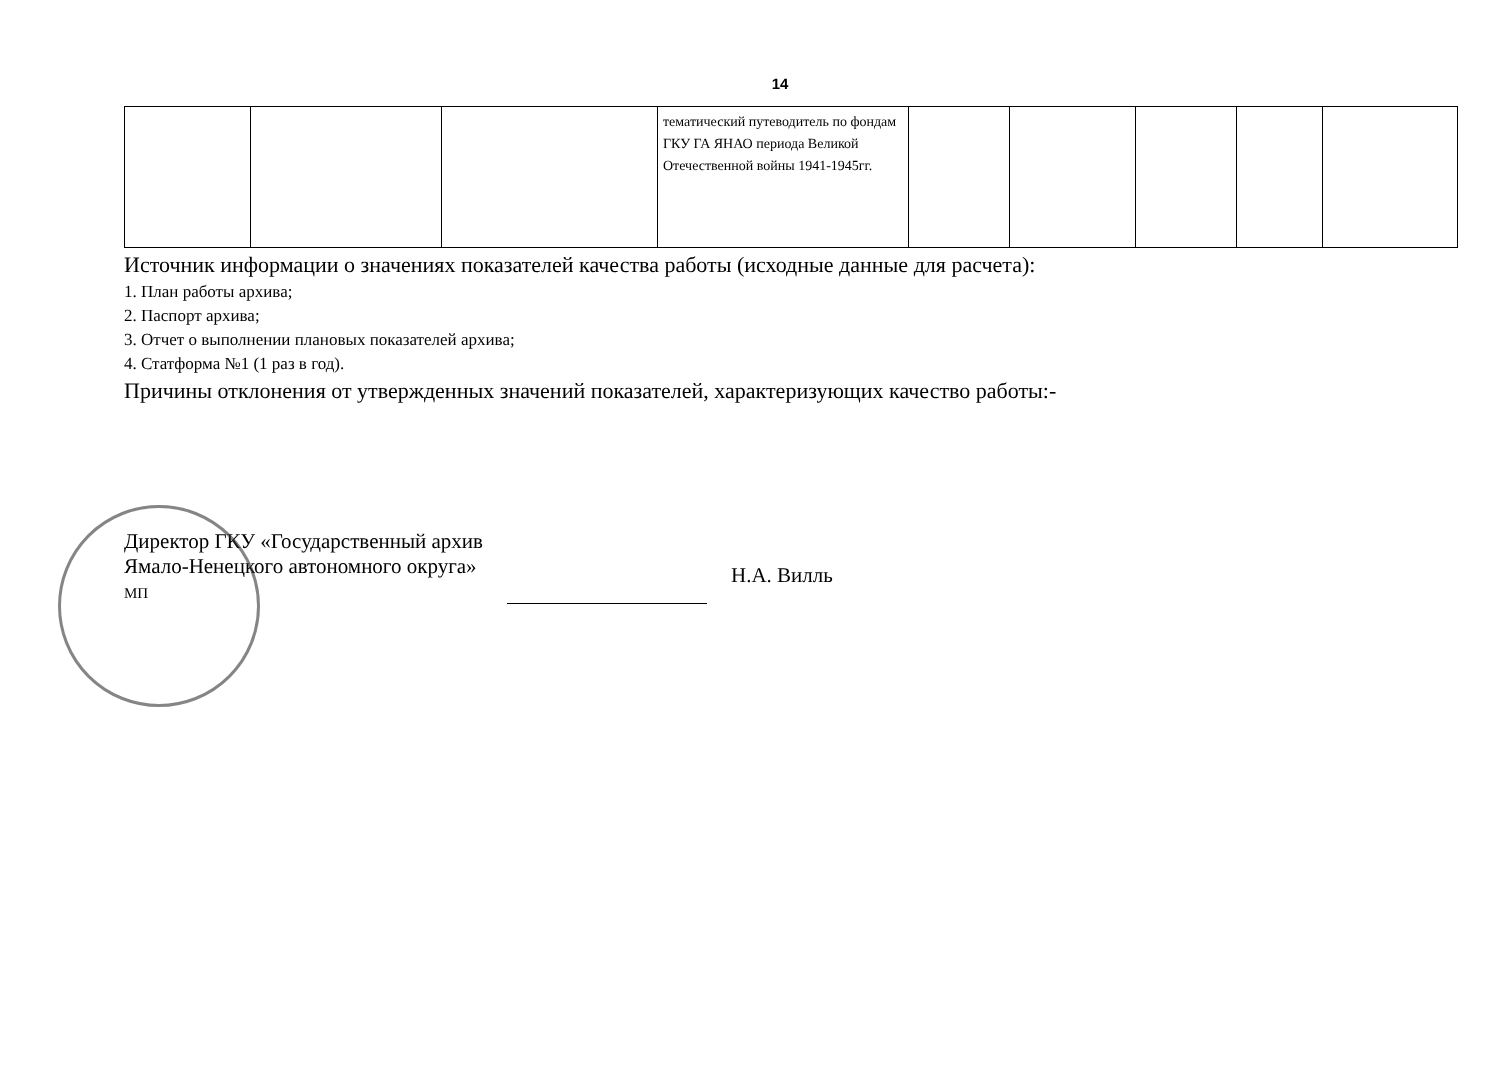14
| | | | тематический путеводитель по фондам ГКУ ГА ЯНАО периода Великой Отечественной войны 1941-1945гг. | | | | | |
Источник информации о значениях показателей качества работы (исходные данные для расчета):
1. План работы архива;
2. Паспорт архива;
3. Отчет о выполнении плановых показателей архива;
4. Статформа №1 (1 раз в год).
Причины отклонения от утвержденных значений показателей, характеризующих качество работы:-
Директор ГКУ «Государственный архив
Ямало-Ненецкого автономного округа»
МП
Н.А. Вилль